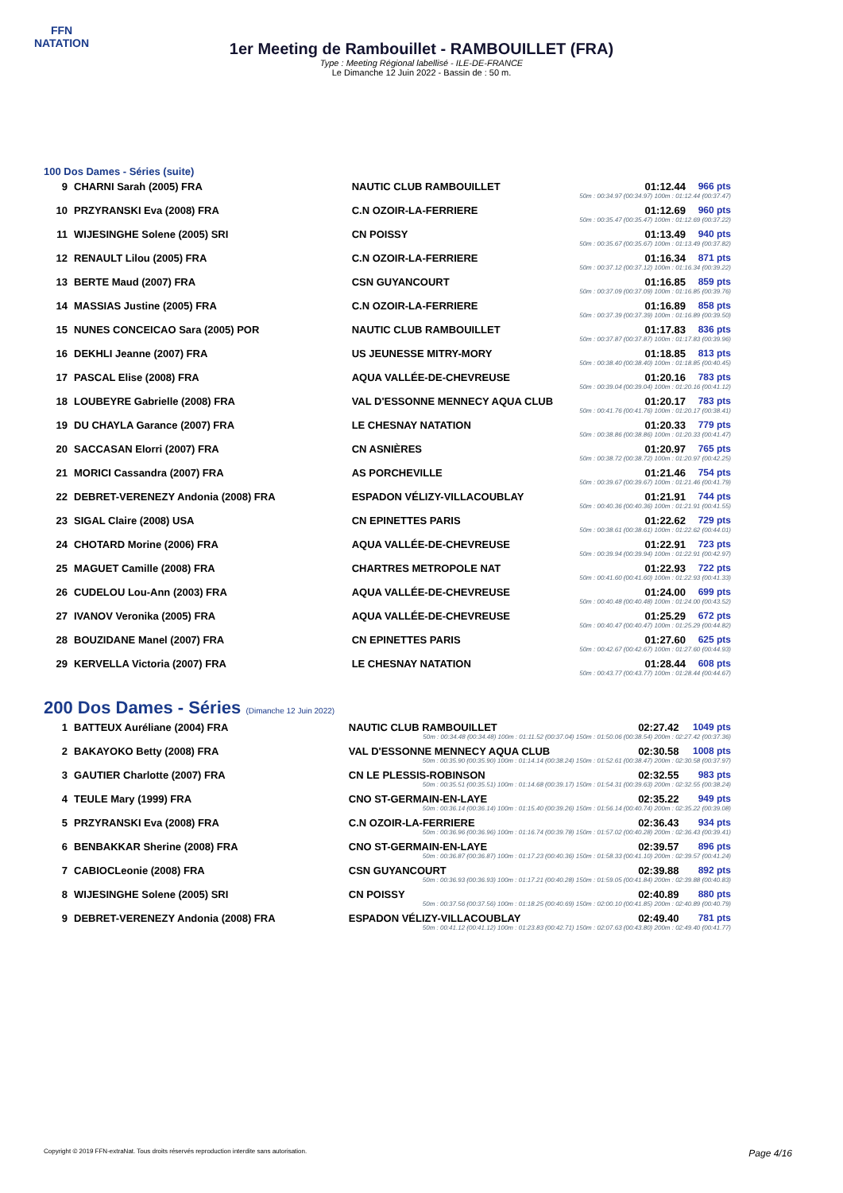FFN
NATATION
1er Meeting de Rambouillet - RAMBOUILLET (FRA)
Type : Meeting Régional labellisé - ILE-DE-FRANCE
Le Dimanche 12 Juin 2022 - Bassin de : 50 m.
100 Dos Dames - Séries (suite)
| 9 | CHARNI Sarah (2005) FRA | NAUTIC CLUB RAMBOUILLET | 01:12.44 | 966 pts |
| 50m : 00:34.97 (00:34.97) 100m : 01:12.44 (00:37.47) | | | | |
| 10 | PRZYRANSKI Eva (2008) FRA | C.N OZOIR-LA-FERRIERE | 01:12.69 | 960 pts |
| 50m : 00:35.47 (00:35.47) 100m : 01:12.69 (00:37.22) | | | | |
| 11 | WIJESINGHE Solene (2005) SRI | CN POISSY | 01:13.49 | 940 pts |
| 50m : 00:35.67 (00:35.67) 100m : 01:13.49 (00:37.82) | | | | |
| 12 | RENAULT Lilou (2005) FRA | C.N OZOIR-LA-FERRIERE | 01:16.34 | 871 pts |
| 50m : 00:37.12 (00:37.12) 100m : 01:16.34 (00:39.22) | | | | |
| 13 | BERTE Maud (2007) FRA | CSN GUYANCOURT | 01:16.85 | 859 pts |
| 50m : 00:37.09 (00:37.09) 100m : 01:16.85 (00:39.76) | | | | |
| 14 | MASSIAS Justine (2005) FRA | C.N OZOIR-LA-FERRIERE | 01:16.89 | 858 pts |
| 50m : 00:37.39 (00:37.39) 100m : 01:16.89 (00:39.50) | | | | |
| 15 | NUNES CONCEICAO Sara (2005) POR | NAUTIC CLUB RAMBOUILLET | 01:17.83 | 836 pts |
| 50m : 00:37.87 (00:37.87) 100m : 01:17.83 (00:39.96) | | | | |
| 16 | DEKHLI Jeanne (2007) FRA | US JEUNESSE MITRY-MORY | 01:18.85 | 813 pts |
| 50m : 00:38.40 (00:38.40) 100m : 01:18.85 (00:40.45) | | | | |
| 17 | PASCAL Elise (2008) FRA | AQUA VALLÉE-DE-CHEVREUSE | 01:20.16 | 783 pts |
| 50m : 00:39.04 (00:39.04) 100m : 01:20.16 (00:41.12) | | | | |
| 18 | LOUBEYRE Gabrielle (2008) FRA | VAL D'ESSONNE MENNECY AQUA CLUB | 01:20.17 | 783 pts |
| 50m : 00:41.76 (00:41.76) 100m : 01:20.17 (00:38.41) | | | | |
| 19 | DU CHAYLA Garance (2007) FRA | LE CHESNAY NATATION | 01:20.33 | 779 pts |
| 50m : 00:38.86 (00:38.86) 100m : 01:20.33 (00:41.47) | | | | |
| 20 | SACCASAN Elorri (2007) FRA | CN ASNIÈRES | 01:20.97 | 765 pts |
| 50m : 00:38.72 (00:38.72) 100m : 01:20.97 (00:42.25) | | | | |
| 21 | MORICI Cassandra (2007) FRA | AS PORCHEVILLE | 01:21.46 | 754 pts |
| 50m : 00:39.67 (00:39.67) 100m : 01:21.46 (00:41.79) | | | | |
| 22 | DEBRET-VERENEZY Andonia (2008) FRA | ESPADON VÉLIZY-VILLACOUBLAY | 01:21.91 | 744 pts |
| 50m : 00:40.36 (00:40.36) 100m : 01:21.91 (00:41.55) | | | | |
| 23 | SIGAL Claire (2008) USA | CN EPINETTES PARIS | 01:22.62 | 729 pts |
| 50m : 00:38.61 (00:38.61) 100m : 01:22.62 (00:44.01) | | | | |
| 24 | CHOTARD Morine (2006) FRA | AQUA VALLÉE-DE-CHEVREUSE | 01:22.91 | 723 pts |
| 50m : 00:39.94 (00:39.94) 100m : 01:22.91 (00:42.97) | | | | |
| 25 | MAGUET Camille (2008) FRA | CHARTRES METROPOLE NAT | 01:22.93 | 722 pts |
| 50m : 00:41.60 (00:41.60) 100m : 01:22.93 (00:41.33) | | | | |
| 26 | CUDELOU Lou-Ann (2003) FRA | AQUA VALLÉE-DE-CHEVREUSE | 01:24.00 | 699 pts |
| 50m : 00:40.48 (00:40.48) 100m : 01:24.00 (00:43.52) | | | | |
| 27 | IVANOV Veronika (2005) FRA | AQUA VALLÉE-DE-CHEVREUSE | 01:25.29 | 672 pts |
| 50m : 00:40.47 (00:40.47) 100m : 01:25.29 (00:44.82) | | | | |
| 28 | BOUZIDANE Manel (2007) FRA | CN EPINETTES PARIS | 01:27.60 | 625 pts |
| 50m : 00:42.67 (00:42.67) 100m : 01:27.60 (00:44.93) | | | | |
| 29 | KERVELLA Victoria (2007) FRA | LE CHESNAY NATATION | 01:28.44 | 608 pts |
| 50m : 00:43.77 (00:43.77) 100m : 01:28.44 (00:44.67) | | | | |
200 Dos Dames - Séries (Dimanche 12 Juin 2022)
| 1 | BATTEUX Auréliane (2004) FRA | NAUTIC CLUB RAMBOUILLET | 02:27.42 | 1049 pts |
| 50m : 00:34.48 (00:34.48) 100m : 01:11.52 (00:37.04) 150m : 01:50.06 (00:38.54) 200m : 02:27.42 (00:37.36) | | | | |
| 2 | BAKAYOKO Betty (2008) FRA | VAL D'ESSONNE MENNECY AQUA CLUB | 02:30.58 | 1008 pts |
| 50m : 00:35.90 (00:35.90) 100m : 01:14.14 (00:38.24) 150m : 01:52.61 (00:38.47) 200m : 02:30.58 (00:37.97) | | | | |
| 3 | GAUTIER Charlotte (2007) FRA | CN LE PLESSIS-ROBINSON | 02:32.55 | 983 pts |
| 50m : 00:35.51 (00:35.51) 100m : 01:14.68 (00:39.17) 150m : 01:54.31 (00:39.63) 200m : 02:32.55 (00:38.24) | | | | |
| 4 | TEULE Mary (1999) FRA | CNO ST-GERMAIN-EN-LAYE | 02:35.22 | 949 pts |
| 50m : 00:36.14 (00:36.14) 100m : 01:15.40 (00:39.26) 150m : 01:56.14 (00:40.74) 200m : 02:35.22 (00:39.08) | | | | |
| 5 | PRZYRANSKI Eva (2008) FRA | C.N OZOIR-LA-FERRIERE | 02:36.43 | 934 pts |
| 50m : 00:36.96 (00:36.96) 100m : 01:16.74 (00:39.78) 150m : 01:57.02 (00:40.28) 200m : 02:36.43 (00:39.41) | | | | |
| 6 | BENBAKKAR Sherine (2008) FRA | CNO ST-GERMAIN-EN-LAYE | 02:39.57 | 896 pts |
| 50m : 00:36.87 (00:36.87) 100m : 01:17.23 (00:40.36) 150m : 01:58.33 (00:41.10) 200m : 02:39.57 (00:41.24) | | | | |
| 7 | CABIOCLeonie (2008) FRA | CSN GUYANCOURT | 02:39.88 | 892 pts |
| 50m : 00:36.93 (00:36.93) 100m : 01:17.21 (00:40.28) 150m : 01:59.05 (00:41.84) 200m : 02:39.88 (00:40.83) | | | | |
| 8 | WIJESINGHE Solene (2005) SRI | CN POISSY | 02:40.89 | 880 pts |
| 50m : 00:37.56 (00:37.56) 100m : 01:18.25 (00:40.69) 150m : 02:00.10 (00:41.85) 200m : 02:40.89 (00:40.79) | | | | |
| 9 | DEBRET-VERENEZY Andonia (2008) FRA | ESPADON VÉLIZY-VILLACOUBLAY | 02:49.40 | 781 pts |
| 50m : 00:41.12 (00:41.12) 100m : 01:23.83 (00:42.71) 150m : 02:07.63 (00:43.80) 200m : 02:49.40 (00:41.77) | | | | |
Copyright © 2019 FFN-extraNat. Tous droits réservés reproduction interdite sans autorisation. Page 4/16